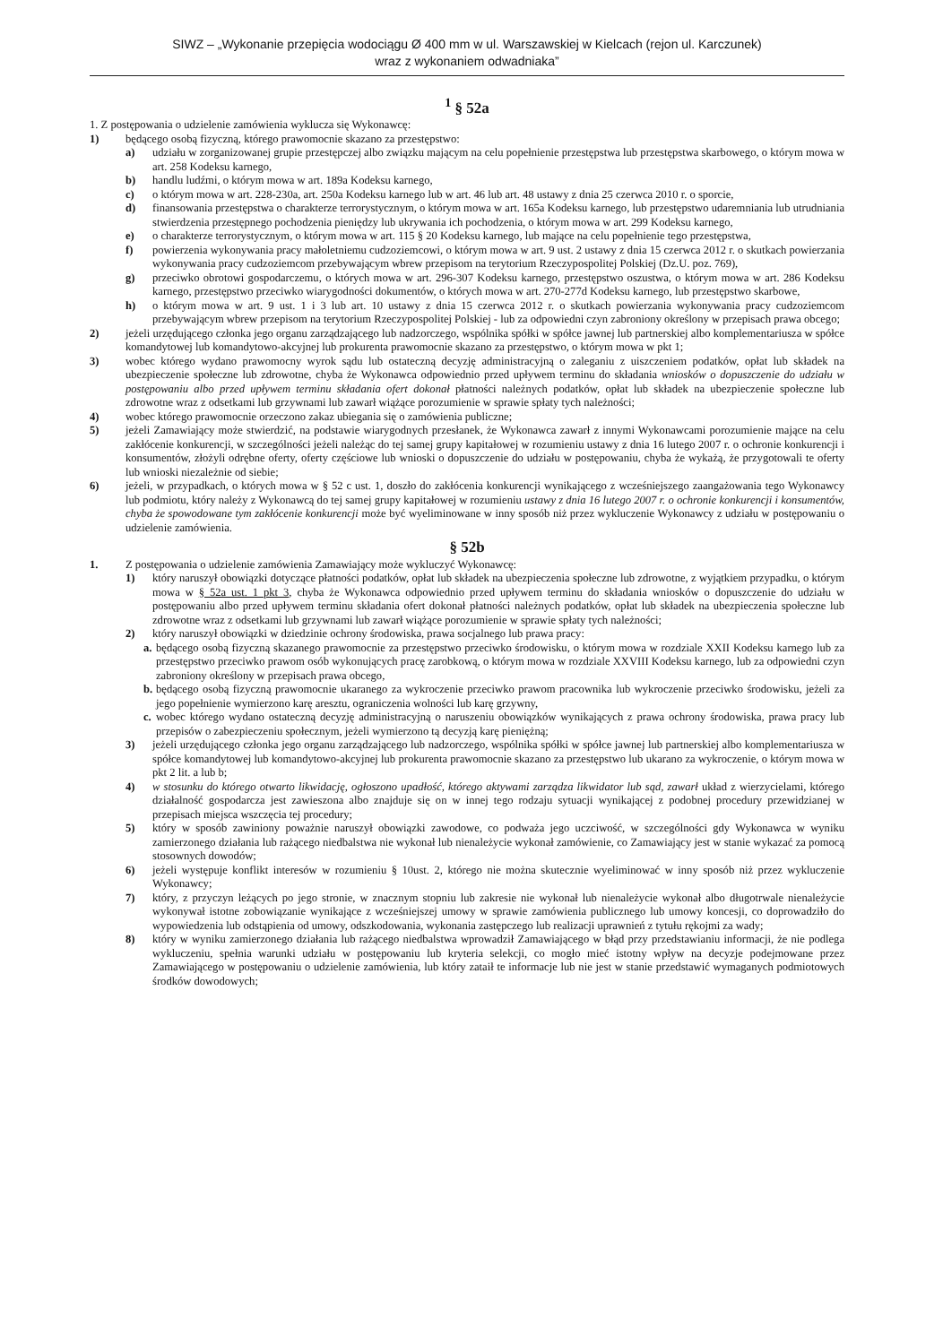SIWZ – „Wykonanie przepięcia wodociągu Ø 400 mm w ul. Warszawskiej w Kielcach (rejon ul. Karczunek)
wraz z wykonaniem odwadniaka”
<sup>1</sup> § 52a
1. Z postępowania o udzielenie zamówienia wyklucza się Wykonawcę:
1) będącego osobą fizyczną, którego prawomocnie skazano za przestępstwo:
a) udziału w zorganizowanej grupie przestępczej albo związku mającym na celu popełnienie przestępstwa lub przestępstwa skarbowego, o którym mowa w art. 258 Kodeksu karnego,
b) handlu ludźmi, o którym mowa w art. 189a Kodeksu karnego,
c) o którym mowa w art. 228-230a, art. 250a Kodeksu karnego lub w art. 46 lub art. 48 ustawy z dnia 25 czerwca 2010 r. o sporcie,
d) finansowania przestępstwa o charakterze terrorystycznym, o którym mowa w art. 165a Kodeksu karnego, lub przestępstwo udaremniania lub utrudniania stwierdzenia przestępnego pochodzenia pieniędzy lub ukrywania ich pochodzenia, o którym mowa w art. 299 Kodeksu karnego,
e) o charakterze terrorystycznym, o którym mowa w art. 115 § 20 Kodeksu karnego, lub mające na celu popełnienie tego przestępstwa,
f) powierzenia wykonywania pracy małoletniemu cudzoziemcowi, o którym mowa w art. 9 ust. 2 ustawy z dnia 15 czerwca 2012 r. o skutkach powierzania wykonywania pracy cudzoziemcom przebywającym wbrew przepisom na terytorium Rzeczypospolitej Polskiej (Dz.U. poz. 769),
g) przeciwko obrotowi gospodarczemu, o których mowa w art. 296-307 Kodeksu karnego, przestępstwo oszustwa, o którym mowa w art. 286 Kodeksu karnego, przestępstwo przeciwko wiarygodności dokumentów, o których mowa w art. 270-277d Kodeksu karnego, lub przestępstwo skarbowe,
h) o którym mowa w art. 9 ust. 1 i 3 lub art. 10 ustawy z dnia 15 czerwca 2012 r. o skutkach powierzania wykonywania pracy cudzoziemcom przebywającym wbrew przepisom na terytorium Rzeczypospolitej Polskiej - lub za odpowiedni czyn zabroniony określony w przepisach prawa obcego;
2) jeżeli urzędującego członka jego organu zarządzającego lub nadzorczego, wspólnika spółki w spółce jawnej lub partnerskiej albo komplementariusza w spółce komandytowej lub komandytowo-akcyjnej lub prokurenta prawomocnie skazano za przestępstwo, o którym mowa w pkt 1;
3) wobec którego wydano prawomocny wyrok sądu lub ostateczną decyzję administracyjną o zaleganiu z uiszczeniem podatków, opłat lub składek na ubezpieczenie społeczne lub zdrowotne, chyba że Wykonawca odpowiednio przed upływem terminu do składania wniosków o dopuszczenie do udziału w postępowaniu albo przed upływem terminu składania ofert dokonał płatności należnych podatków, opłat lub składek na ubezpieczenie społeczne lub zdrowotne wraz z odsetkami lub grzywnami lub zawarł wiążące porozumienie w sprawie spłaty tych należności;
4) wobec którego prawomocnie orzeczono zakaz ubiegania się o zamówienia publiczne;
5) jeżeli Zamawiający może stwierdzić, na podstawie wiarygodnych przesłanek, że Wykonawca zawarł z innymi Wykonawcami porozumienie mające na celu zakłócenie konkurencji, w szczególności jeżeli należąc do tej samej grupy kapitałowej w rozumieniu ustawy z dnia 16 lutego 2007 r. o ochronie konkurencji i konsumentów, złożyli odrębne oferty, oferty częściowe lub wnioski o dopuszczenie do udziału w postępowaniu, chyba że wykażą, że przygotowali te oferty lub wnioski niezależnie od siebie;
6) jeżeli, w przypadkach, o których mowa w § 52 c ust. 1, doszło do zakłócenia konkurencji wynikającego z wcześniejszego zaangażowania tego Wykonawcy lub podmiotu, który należy z Wykonawcą do tej samej grupy kapitałowej w rozumieniu ustawy z dnia 16 lutego 2007 r. o ochronie konkurencji i konsumentów, chyba że spowodowane tym zakłócenie konkurencji może być wyeliminowane w inny sposób niż przez wykluczenie Wykonawcy z udziału w postępowaniu o udzielenie zamówienia.
§ 52b
1. Z postępowania o udzielenie zamówienia Zamawiający może wykluczyć Wykonawcę:
1) który naruszył obowiązki dotyczące płatności podatków, opłat lub składek na ubezpieczenia społeczne lub zdrowotne, z wyjątkiem przypadku, o którym mowa w § 52a ust. 1 pkt 3, chyba że Wykonawca odpowiednio przed upływem terminu do składania wniosków o dopuszczenie do udziału w postępowaniu albo przed upływem terminu składania ofert dokonał płatności należnych podatków, opłat lub składek na ubezpieczenia społeczne lub zdrowotne wraz z odsetkami lub grzywnami lub zawarł wiążące porozumienie w sprawie spłaty tych należności;
2) który naruszył obowiązki w dziedzinie ochrony środowiska, prawa socjalnego lub prawa pracy:
a. będącego osobą fizyczną skazanego prawomocnie za przestępstwo przeciwko środowisku, o którym mowa w rozdziale XXII Kodeksu karnego lub za przestępstwo przeciwko prawom osób wykonujących pracę zarobkową, o którym mowa w rozdziale XXVIII Kodeksu karnego, lub za odpowiedni czyn zabroniony określony w przepisach prawa obcego,
b. będącego osobą fizyczną prawomocnie ukaranego za wykroczenie przeciwko prawom pracownika lub wykroczenie przeciwko środowisku, jeżeli za jego popełnienie wymierzono karę aresztu, ograniczenia wolności lub karę grzywny,
c. wobec którego wydano ostateczną decyzję administracyjną o naruszeniu obowiązków wynikających z prawa ochrony środowiska, prawa pracy lub przepisów o zabezpieczeniu społecznym, jeżeli wymierzono tą decyzją karę pieniężną;
3) jeżeli urzędującego członka jego organu zarządzającego lub nadzorczego, wspólnika spółki w spółce jawnej lub partnerskiej albo komplementariusza w spółce komandytowej lub komandytowo-akcyjnej lub prokurenta prawomocnie skazano za przestępstwo lub ukarano za wykroczenie, o którym mowa w pkt 2 lit. a lub b;
4) w stosunku do którego otwarto likwidację, ogłoszono upadłość, którego aktywami zarządza likwidator lub sąd, zawarł układ z wierzycielami, którego działalność gospodarcza jest zawieszona albo znajduje się on w innej tego rodzaju sytuacji wynikającej z podobnej procedury przewidzianej w przepisach miejsca wszczęcia tej procedury;
5) który w sposób zawiniony poważnie naruszył obowiązki zawodowe, co podważa jego uczciwość, w szczególności gdy Wykonawca w wyniku zamierzonego działania lub rażącego niedbalstwa nie wykonał lub nienależycie wykonał zamówienie, co Zamawiający jest w stanie wykazać za pomocą stosownych dowodów;
6) jeżeli występuje konflikt interesów w rozumieniu § 10ust. 2, którego nie można skutecznie wyeliminować w inny sposób niż przez wykluczenie Wykonawcy;
7) który, z przyczyn leżących po jego stronie, w znacznym stopniu lub zakresie nie wykonał lub nienależycie wykonał albo długotrwale nienależycie wykonywał istotne zobowiązanie wynikające z wcześniejszej umowy w sprawie zamówienia publicznego lub umowy koncesji, co doprowadziło do wypowiedzenia lub odstąpienia od umowy, odszkodowania, wykonania zastępczego lub realizacji uprawnień z tytułu rękojmi za wady;
8) który w wyniku zamierzonego działania lub rażącego niedbalstwa wprowadził Zamawiającego w błąd przy przedstawianiu informacji, że nie podlega wykluczeniu, spełnia warunki udziału w postępowaniu lub kryteria selekcji, co mogło mieć istotny wpływ na decyzje podejmowane przez Zamawiającego w postępowaniu o udzielenie zamówienia, lub który zataił te informacje lub nie jest w stanie przedstawić wymaganych podmiotowych środków dowodowych;